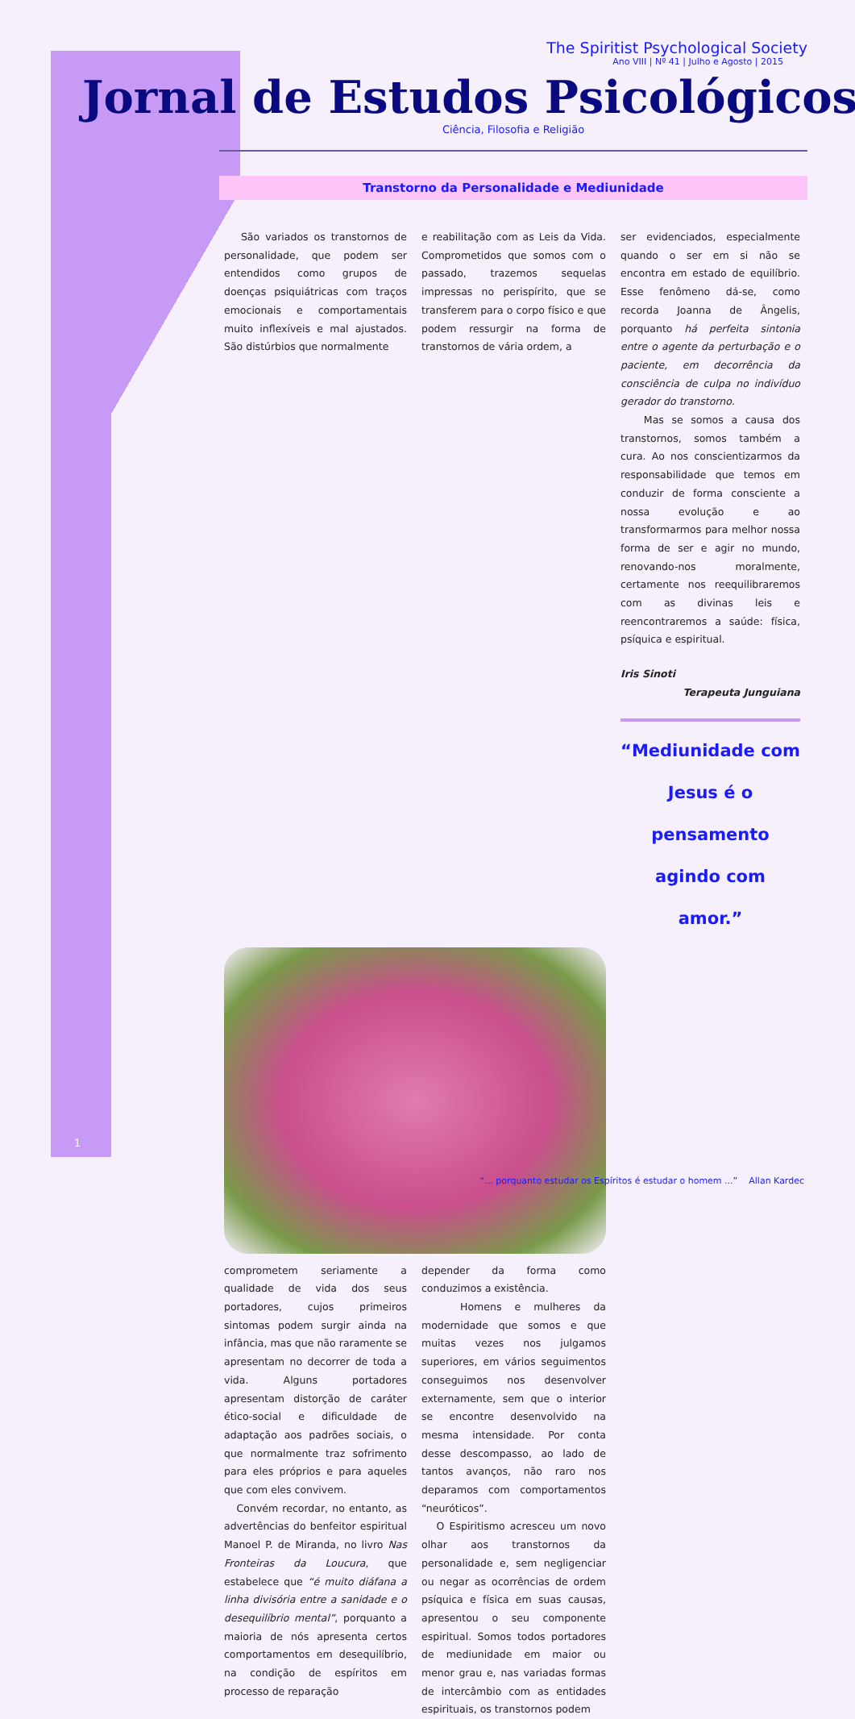The Spiritist Psychological Society
Ano VIII | Nº 41 | Julho e Agosto | 2015
Jornal de Estudos Psicológicos
Ciência, Filosofia e Religião
Transtorno da Personalidade e Mediunidade
São variados os transtornos de personalidade, que podem ser entendidos como grupos de doenças psiquiátricas com traços emocionais e comportamentais muito inflexíveis e mal ajustados. São distúrbios que normalmente
e reabilitação com as Leis da Vida. Comprometidos que somos com o passado, trazemos sequelas impressas no perispírito, que se transferem para o corpo físico e que podem ressurgir na forma de transtornos de vária ordem, a
ser evidenciados, especialmente quando o ser em si não se encontra em estado de equilíbrio. Esse fenômeno dá-se, como recorda Joanna de Ângelis, porquanto há perfeita sintonia entre o agente da perturbação e o paciente, em decorrência da consciência de culpa no indivíduo gerador do transtorno.
Mas se somos a causa dos transtornos, somos também a cura. Ao nos conscientizarmos da responsabilidade que temos em conduzir de forma consciente a nossa evolução e ao transformarmos para melhor nossa forma de ser e agir no mundo, renovando-nos moralmente, certamente nos reequilibraremos com as divinas leis e reencontraremos a saúde: física, psíquica e espiritual.
Iris Sinoti
Terapeuta Junguiana
“Mediunidade com Jesus é o pensamento agindo com amor.”
comprometem seriamente a qualidade de vida dos seus portadores, cujos primeiros sintomas podem surgir ainda na infância, mas que não raramente se apresentam no decorrer de toda a vida. Alguns portadores apresentam distorção de caráter ético-social e dificuldade de adaptação aos padrões sociais, o que normalmente traz sofrimento para eles próprios e para aqueles que com eles convivem.
Convém recordar, no entanto, as advertências do benfeitor espiritual Manoel P. de Miranda, no livro Nas Fronteiras da Loucura, que estabelece que “é muito diáfana a linha divisória entre a sanidade e o desequilíbrio mental”, porquanto a maioria de nós apresenta certos comportamentos em desequilíbrio, na condição de espíritos em processo de reparação
depender da forma como conduzimos a existência.
Homens e mulheres da modernidade que somos e que muitas vezes nos julgamos superiores, em vários seguimentos conseguimos nos desenvolver externamente, sem que o interior se encontre desenvolvido na mesma intensidade. Por conta desse descompasso, ao lado de tantos avanços, não raro nos deparamos com comportamentos “neuróticos”.
O Espiritismo acresceu um novo olhar aos transtornos da personalidade e, sem negligenciar ou negar as ocorrências de ordem psíquica e física em suas causas, apresentou o seu componente espiritual. Somos todos portadores de mediunidade em maior ou menor grau e, nas variadas formas de intercâmbio com as entidades espirituais, os transtornos podem
1
“... porquanto estudar os Espíritos é estudar o homem ...” Allan Kardec